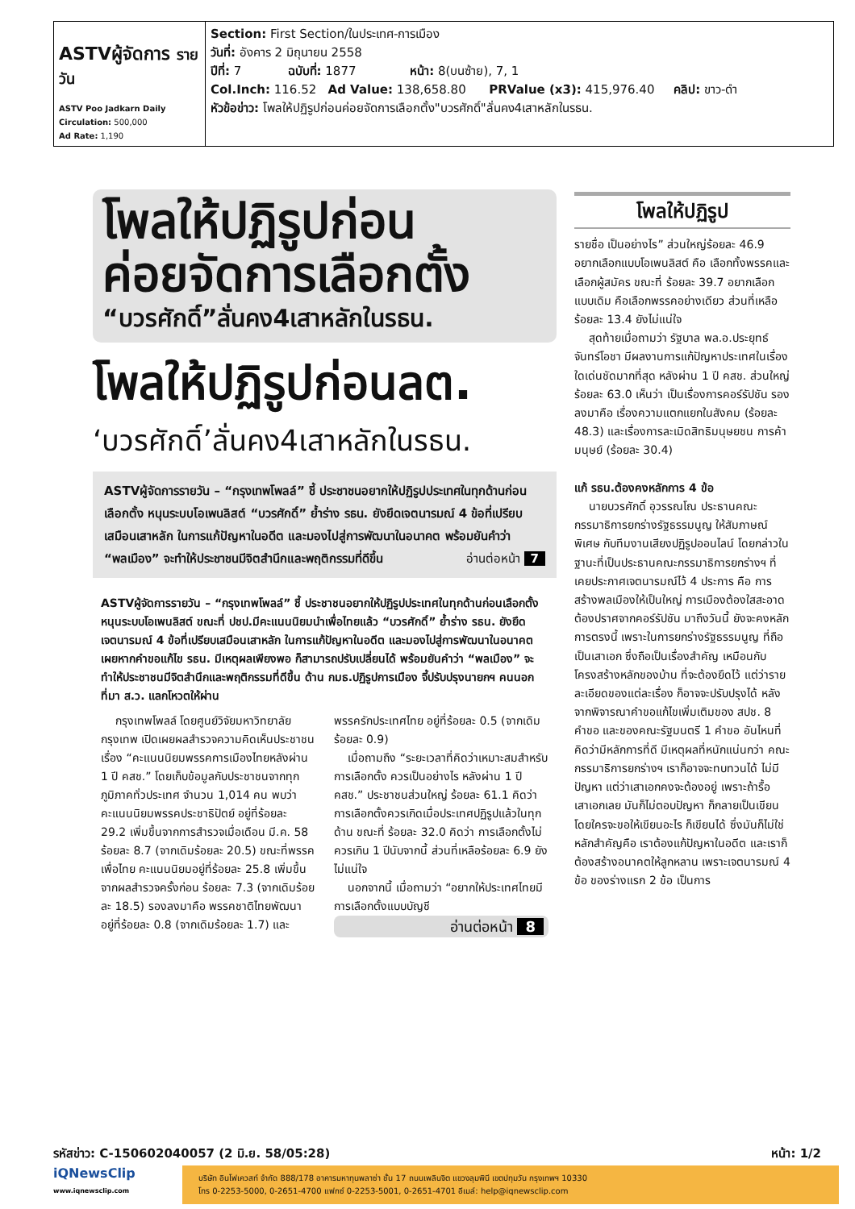| ASTVผู้จัดการ รายวัน ASTV Poo Jadkarn Daily Circulation: 500,000 Ad Rate: 1,190 | Section: First Section/ในประเทศ-การเมือง วันที่: อังคาร 2 มิถุนายน 2558 ปีที่: 7 ฉบับที่: 1877 หน้า: 8(บนซ้าย), 7, 1 Col.Inch: 116.52 Ad Value: 138,658.80 PRValue (x3): 415,976.40 คลิป: ขาว-ดำ หัวข้อข่าว: โพลให้ปฏิรูปก่อนค่อยจัดการเลือกตั้ง"บวรศักดิ์"ลั่นคง4เสาหลักในรธน. |
โพลให้ปฏิรูปก่อน
ค่อยจัดการเลือกตั้ง
“บวรศักดิ์”ลั่นคง4เสาหลักในรธน.
โพลให้ปฏิรูปก่อนลต.
‘บวรศักดิ์’ลั่นคง4เสาหลักในรธน.
ASTVผู้จัดการรายวัน – “กรุงเทพโพลล์” ชี้ ประชาชนอยากให้ปฏิรูปประเทศในทุกด้านก่อนเลือกตั้ง หนุนระบบโอเพนลิสต์ “บวรศักดิ์” ย้ำร่าง รธน. ยังยึดเจตนารมณ์ 4 ข้อที่เปรียบเสมือนเสาหลัก ในการแก้ปัญหาในอดีต และมองไปสู่การพัฒนาในอนาคต พร้อมยันคำว่า “พลเมือง” จะทำให้ประชาชนมีจิตสำนึกและพฤติกรรมที่ดีขึ้น อ่านต่อหน้า 7
ASTVผู้จัดการรายวัน – “กรุงเทพโพลล์” ชี้ ประชาชนอยากให้ปฏิรูปประเทศในทุกด้านก่อนเลือกตั้ง หนุนระบบโอเพนลิสต์ ขณะที่ ปชป.มีคะแนนนิยมนำเพื่อไทยแล้ว “บวรศักดิ์” ย้ำร่าง รธน. ยังยึดเจตนารมณ์ 4 ข้อที่เปรียบเสมือนเสาหลัก ในการแก้ปัญหาในอดีต และมองไปสู่การพัฒนาในอนาคต เผยหากคำขอแก้ไข รธน. มีเหตุผลเพียงพอ ก็สามารถปรับเปลี่ยนได้ พร้อมยันคำว่า “พลเมือง” จะทำให้ประชาชนมีจิตสำนึกและพฤติกรรมที่ดีขึ้น ด้าน กมธ.ปฏิรูปการเมือง จี้ปรับปรุงนายกฯ คนนอก ที่มา ส.ว. แลกโหวตให้ผ่าน
กรุงเทพโพลล์ โดยศูนย์วิจัยมหาวิทยาลัยกรุงเทพ เปิดเผยผลสำรวจความคิดเห็นประชาชน เรื่อง “คะแนนนิยมพรรคการเมืองไทยหลังผ่าน 1 ปี คสช.” โดยเก็บข้อมูลกับประชาชนจากทุกภูมิภาคทั่วประเทศ จำนวน 1,014 คน พบว่า คะแนนนิยมพรรคประชาธิปัตย์ อยู่ที่ร้อยละ 29.2 เพิ่มขึ้นจากการสำรวจเมื่อเดือน มี.ค. 58 ร้อยละ 8.7 (จากเดิมร้อยละ 20.5) ขณะที่พรรคเพื่อไทย คะแนนนิยมอยู่ที่ร้อยละ 25.8 เพิ่มขึ้นจากผลสำรวจครั้งก่อน ร้อยละ 7.3 (จากเดิมร้อยละ 18.5) รองลงมาคือ พรรคชาติไทยพัฒนา อยู่ที่ร้อยละ 0.8 (จากเดิมร้อยละ 1.7) และพรรครักประเทศไทย อยู่ที่ร้อยละ 0.5 (จากเดิมร้อยละ 0.9)
เมื่อถามถึง “ระยะเวลาที่คิดว่าเหมาะสมสำหรับการเลือกตั้ง ควรเป็นอย่างไร หลังผ่าน 1 ปี คสช.” ประชาชนส่วนใหญ่ ร้อยละ 61.1 คิดว่า การเลือกตั้งควรเกิดเมื่อประเทศปฏิรูปแล้วในทุกด้าน ขณะที่ ร้อยละ 32.0 คิดว่า การเลือกตั้งไม่ควรเกิน 1 ปีนับจากนี้ ส่วนที่เหลือร้อยละ 6.9 ยังไม่แน่ใจ
นอกจากนี้ เมื่อถามว่า “อยากให้ประเทศไทยมีการเลือกตั้งแบบบัญชี
อ่านต่อหน้า 8
โพลให้ปฏิรูป
รายชื่อ เป็นอย่างไร” ส่วนใหญ่ร้อยละ 46.9 อยากเลือกแบบโอเพนลิสต์ คือ เลือกทั้งพรรคและเลือกผู้สมัคร ขณะที่ ร้อยละ 39.7 อยากเลือกแบบเดิม คือเลือกพรรคอย่างเดียว ส่วนที่เหลือร้อยละ 13.4 ยังไม่แน่ใจ
สุดท้ายเมื่อถามว่า รัฐบาล พล.อ.ประยุทธ์ จันทร์โอชา มีผลงานการแก้ปัญหาประเทศในเรื่องใดเด่นชัดมากที่สุด หลังผ่าน 1 ปี คสช. ส่วนใหญ่ร้อยละ 63.0 เห็นว่า เป็นเรื่องการคอร์รัปชัน รองลงมาคือ เรื่องความแตกแยกในสังคม (ร้อยละ 48.3) และเรื่องการละเมิดสิทธิมนุษยชน การค้ามนุษย์ (ร้อยละ 30.4)
แก้ รธน.ต้องคงหลักการ 4 ข้อ
นายบวรศักดิ์ อุวรรณโณ ประธานคณะกรรมาธิการยกร่างรัฐธรรมนูญ ให้สัมภาษณ์พิเศษ กับทีมงานเสียงปฏิรูปออนไลน์ โดยกล่าวในฐานะที่เป็นประธานคณะกรรมาธิการยกร่างฯ ที่เคยประกาศเจตนารมณ์ไว้ 4 ประการ คือ การสร้างพลเมืองให้เป็นใหญ่ การเมืองต้องใสสะอาด ต้องปราศจากคอร์รัปชัน มาถึงวันนี้ ยังจะคงหลักการตรงนี้ เพราะในการยกร่างรัฐธรรมนูญ ที่ถือเป็นเสาเอก ซึ่งถือเป็นเรื่องสำคัญ เหมือนกับโครงสร้างหลักของบ้าน ที่จะต้องยึดไว้ แต่ว่ารายละเอียดของแต่ละเรื่อง ก็อาจจะปรับปรุงได้ หลังจากพิจารณาคำขอแก้ไขเพิ่มเติมของ สปช. 8 คำขอ และของคณะรัฐมนตรี 1 คำขอ อันไหนที่คิดว่ามีหลักการที่ดี มีเหตุผลที่หนักแน่นกว่า คณะกรรมาธิการยกร่างฯ เราก็อาจจะทบทวนได้ ไม่มีปัญหา แต่ว่าเสาเอกคงจะต้องอยู่ เพราะถ้ารื้อเสาเอกเลย มันก็ไม่ตอบปัญหา ก็กลายเป็นเขียนโดยใครจะขอให้เขียนอะไร ก็เขียนได้ ซึ่งมันก็ไม่ใช่ หลักสำคัญคือ เราต้องแก้ปัญหาในอดีต และเราก็ต้องสร้างอนาคตให้ลูกหลาน เพราะเจตนารมณ์ 4 ข้อ ของร่างแรก 2 ข้อ เป็นการ
รหัสข่าว: C-150602040057 (2 มิ.ย. 58/05:28) หน้า: 1/2
iQNewsClip
www.iqnewsclip.com
บริษัท อินโฟเควสท์ จำกัด 888/178 อาคารมหาทุนพลาซ่า ชั้น 17 ถนนเพลินจิต แขวงลุมพินี เขตปทุมวัน กรุงเทพฯ 10330
โทร 0-2253-5000, 0-2651-4700 แฟกซ์ 0-2253-5001, 0-2651-4701 อีเมล์: help@iqnewsclip.com